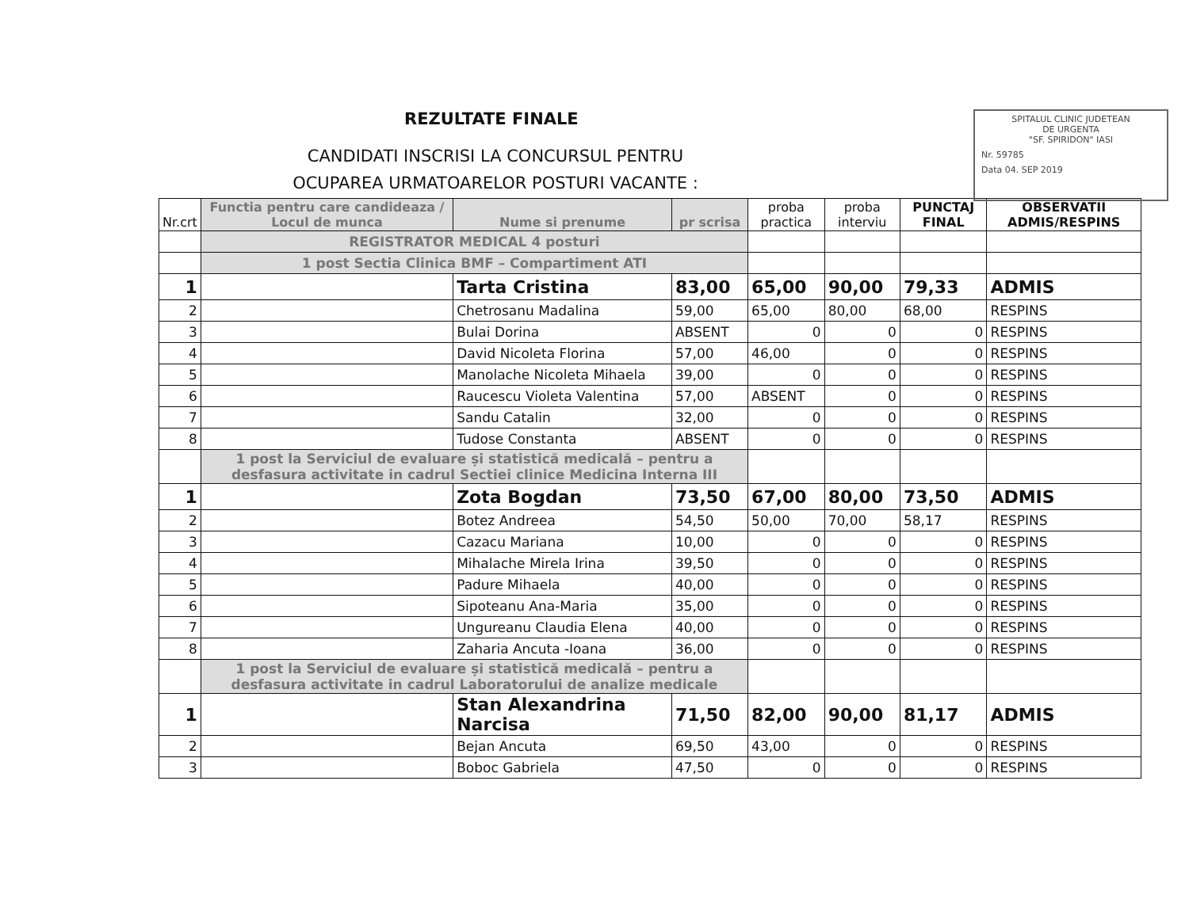REZULTATE FINALE
CANDIDATI INSCRISI LA CONCURSUL PENTRU
OCUPAREA URMATOARELOR POSTURI VACANTE :
SPITALUL CLINIC JUDETEAN
DE URGENTA
"SF. SPIRIDON" IASI
Nr. 59785
Data 04. SEP 2019
| Nr.crt | Functia pentru care candideaza / Locul de munca | Nume si prenume | pr scrisa | proba practica | proba interviu | PUNCTAJ FINAL | OBSERVATII ADMIS/RESPINS |
| --- | --- | --- | --- | --- | --- | --- | --- |
| | REGISTRATOR MEDICAL 4 posturi | | | | | | |
| | 1 post Sectia Clinica BMF – Compartiment ATI | | | | | | |
| 1 | | Tarta Cristina | 83,00 | 65,00 | 90,00 | 79,33 | ADMIS |
| 2 | | Chetrosanu Madalina | 59,00 | 65,00 | 80,00 | 68,00 | RESPINS |
| 3 | | Bulai Dorina | ABSENT | 0 | 0 | 0 | RESPINS |
| 4 | | David Nicoleta Florina | 57,00 | 46,00 | 0 | 0 | RESPINS |
| 5 | | Manolache Nicoleta Mihaela | 39,00 | 0 | 0 | 0 | RESPINS |
| 6 | | Raucescu Violeta Valentina | 57,00 | ABSENT | 0 | 0 | RESPINS |
| 7 | | Sandu Catalin | 32,00 | 0 | 0 | 0 | RESPINS |
| 8 | | Tudose Constanta | ABSENT | 0 | 0 | 0 | RESPINS |
| | 1 post la Serviciul de evaluare și statistică medicală – pentru a desfasura activitate in cadrul Sectiei clinice Medicina Interna III | | | | | | |
| 1 | | Zota Bogdan | 73,50 | 67,00 | 80,00 | 73,50 | ADMIS |
| 2 | | Botez Andreea | 54,50 | 50,00 | 70,00 | 58,17 | RESPINS |
| 3 | | Cazacu Mariana | 10,00 | 0 | 0 | 0 | RESPINS |
| 4 | | Mihalache Mirela Irina | 39,50 | 0 | 0 | 0 | RESPINS |
| 5 | | Padure Mihaela | 40,00 | 0 | 0 | 0 | RESPINS |
| 6 | | Sipoteanu Ana-Maria | 35,00 | 0 | 0 | 0 | RESPINS |
| 7 | | Ungureanu Claudia Elena | 40,00 | 0 | 0 | 0 | RESPINS |
| 8 | | Zaharia Ancuta -Ioana | 36,00 | 0 | 0 | 0 | RESPINS |
| | 1 post la Serviciul de evaluare și statistică medicală – pentru a desfasura activitate in cadrul Laboratorului de analize medicale | | | | | | |
| 1 | | Stan Alexandrina Narcisa | 71,50 | 82,00 | 90,00 | 81,17 | ADMIS |
| 2 | | Bejan Ancuta | 69,50 | 43,00 | 0 | 0 | RESPINS |
| 3 | | Boboc Gabriela | 47,50 | 0 | 0 | 0 | RESPINS |